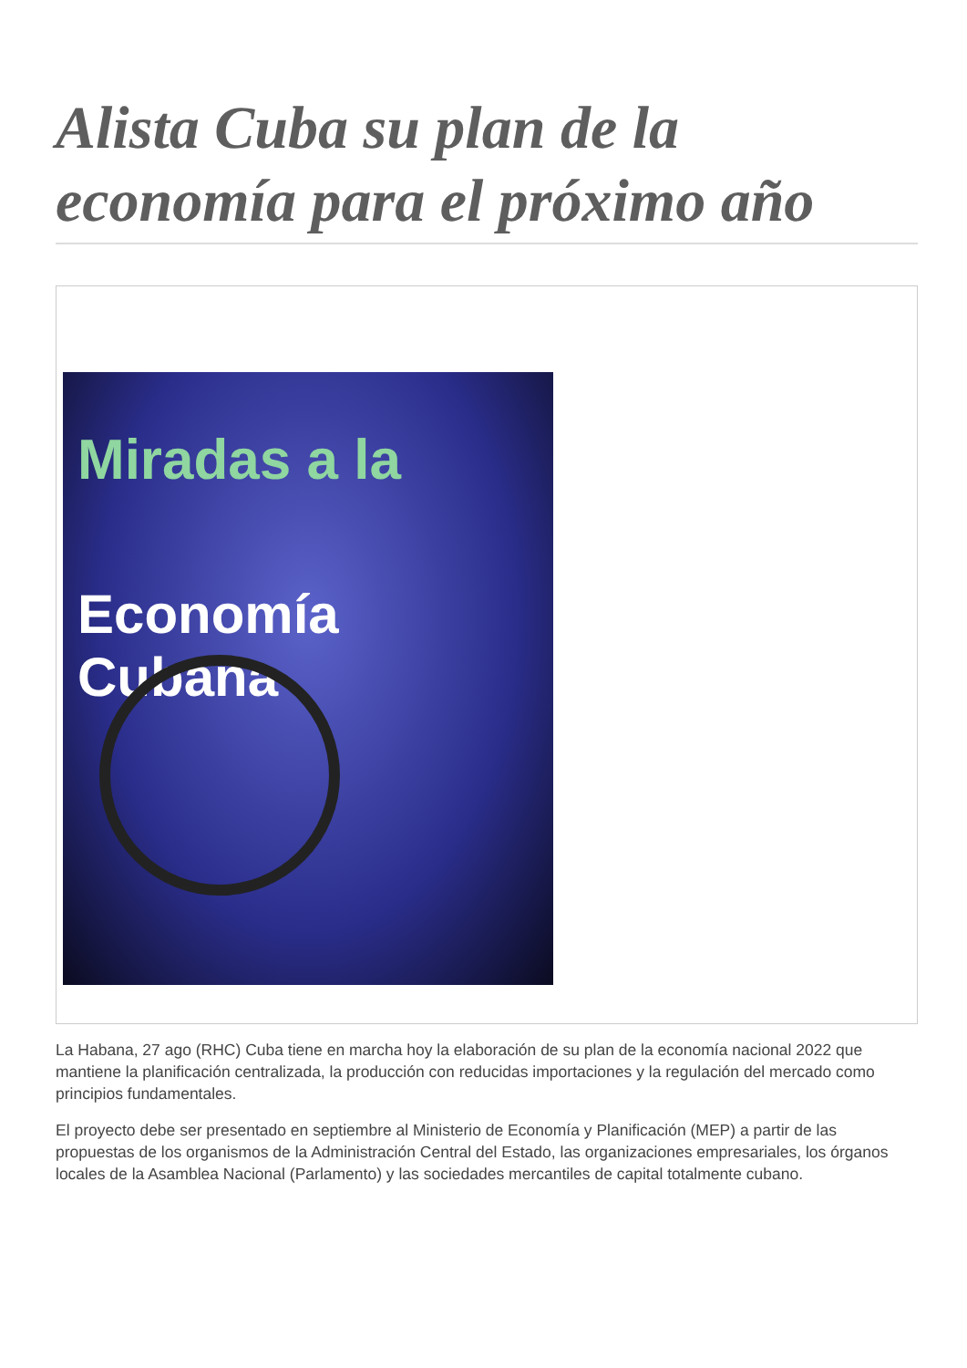Alista Cuba su plan de la economía para el próximo año
Miradas a la
Economía Cubana
La Habana, 27 ago (RHC) Cuba tiene en marcha hoy la elaboración de su plan de la economía nacional 2022 que mantiene la planificación centralizada, la producción con reducidas importaciones y la regulación del mercado como principios fundamentales.
El proyecto debe ser presentado en septiembre al Ministerio de Economía y Planificación (MEP) a partir de las propuestas de los organismos de la Administración Central del Estado, las organizaciones empresariales, los órganos locales de la Asamblea Nacional (Parlamento) y las sociedades mercantiles de capital totalmente cubano.